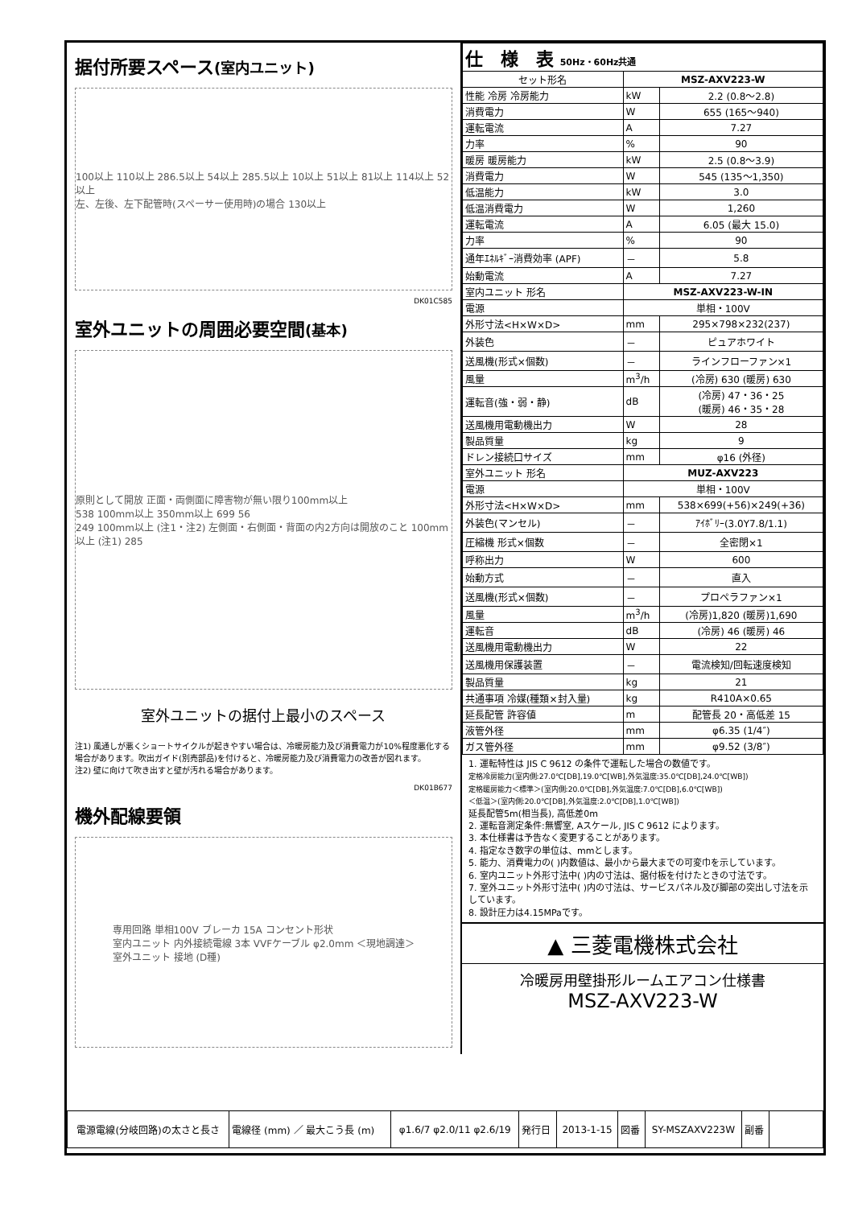据付所要スペース(室内ユニット)
100以上 110以上 286.5以上 54以上 285.5以上 10以上 51以上 81以上 114以上 52以上
左、左後、左下配管時(スペーサー使用時)の場合 130以上
DK01C585
室外ユニットの周囲必要空間(基本)
原則として開放 正面・両側面に障害物が無い限り100mm以上
538 100mm以上 350mm以上 699 56
249 100mm以上 (注1・注2) 左側面・右側面・背面の内2方向は開放のこと 100mm以上 (注1) 285
室外ユニットの据付上最小のスペース
注1) 風通しが悪くショートサイクルが起きやすい場合は、冷暖房能力及び消費電力が10%程度悪化する場合があります。吹出ガイド(別売部品)を付けると、冷暖房能力及び消費電力の改善が図れます。
注2) 壁に向けて吹き出すと壁が汚れる場合があります。
DK01B677
機外配線要領
専用回路 単相100V ブレーカ 15A コンセント形状
室内ユニット 内外接続電線 3本 VVFケーブル φ2.0mm ＜現地調達＞
室外ユニット 接地 (D種)
| 仕 様 表 50Hz・60Hz共通 | | |
| セット形名 | MSZ-AXV223-W | |
| 性能 冷房 冷房能力 | kW | 2.2 (0.8～2.8) |
| 消費電力 | W | 655 (165～940) |
| 運転電流 | A | 7.27 |
| 力率 | % | 90 |
| 暖房 暖房能力 | kW | 2.5 (0.8～3.9) |
| 消費電力 | W | 545 (135～1,350) |
| 低温能力 | kW | 3.0 |
| 低温消費電力 | W | 1,260 |
| 運転電流 | A | 6.05 (最大 15.0) |
| 力率 | % | 90 |
| 通年ｴﾈﾙｷﾞｰ消費効率 (APF) | － | 5.8 |
| 始動電流 | A | 7.27 |
| 室内ユニット 形名 | MSZ-AXV223-W-IN | |
| 電源 | 単相・100V | |
| 外形寸法<H×W×D> | mm | 295×798×232(237) |
| 外装色 | － | ピュアホワイト |
| 送風機(形式×個数) | － | ラインフローファン×1 |
| 風量 | m<sup>3</sup>/h | (冷房) 630 (暖房) 630 |
| 運転音(強・弱・静) | dB | (冷房) 47・36・25 (暖房) 46・35・28 |
| 送風機用電動機出力 | W | 28 |
| 製品質量 | kg | 9 |
| ドレン接続口サイズ | mm | φ16 (外径) |
| 室外ユニット 形名 | MUZ-AXV223 | |
| 電源 | 単相・100V | |
| 外形寸法<H×W×D> | mm | 538×699(+56)×249(+36) |
| 外装色(マンセル) | － | ｱｲﾎﾞﾘｰ(3.0Y7.8/1.1) |
| 圧縮機 形式×個数 | － | 全密閉×1 |
| 呼称出力 | W | 600 |
| 始動方式 | － | 直入 |
| 送風機(形式×個数) | － | プロペラファン×1 |
| 風量 | m<sup>3</sup>/h | (冷房)1,820 (暖房)1,690 |
| 運転音 | dB | (冷房) 46 (暖房) 46 |
| 送風機用電動機出力 | W | 22 |
| 送風機用保護装置 | － | 電流検知/回転速度検知 |
| 製品質量 | kg | 21 |
| 共通事項 冷媒(種類×封入量) | kg | R410A×0.65 |
| 延長配管 許容値 | m | 配管長 20・高低差 15 |
| 液管外径 | mm | φ6.35 (1/4″) |
| ガス管外径 | mm | φ9.52 (3/8″) |
1. 運転特性は JIS C 9612 の条件で運転した場合の数値です。
定格冷房能力(室内側:27.0℃[DB],19.0℃[WB],外気温度:35.0℃[DB],24.0℃[WB])
定格暖房能力＜標準＞(室内側:20.0℃[DB],外気温度:7.0℃[DB],6.0℃[WB])
＜低温＞(室内側:20.0℃[DB],外気温度:2.0℃[DB],1.0℃[WB])
延長配管5m(相当長), 高低差0m
2. 運転音測定条件:無響室, Aスケール, JIS C 9612 によります。
3. 本仕様書は予告なく変更することがあります。
4. 指定なき数字の単位は、mmとします。
5. 能力、消費電力の( )内数値は、最小から最大までの可変巾を示しています。
6. 室内ユニット外形寸法中( )内の寸法は、据付板を付けたときの寸法です。
7. 室外ユニット外形寸法中( )内の寸法は、サービスパネル及び脚部の突出し寸法を示しています。
8. 設計圧力は4.15MPaです。
▲ 三菱電機株式会社
冷暖房用壁掛形ルームエアコン仕様書
MSZ-AXV223-W
| 電源電線(分岐回路)の太さと長さ | 電線径 (mm) ／ 最大こう長 (m) | φ1.6/7 φ2.0/11 φ2.6/19 | 発行日 | 2013-1-15 | 図番 | SY-MSZAXV223W | 副番 | |